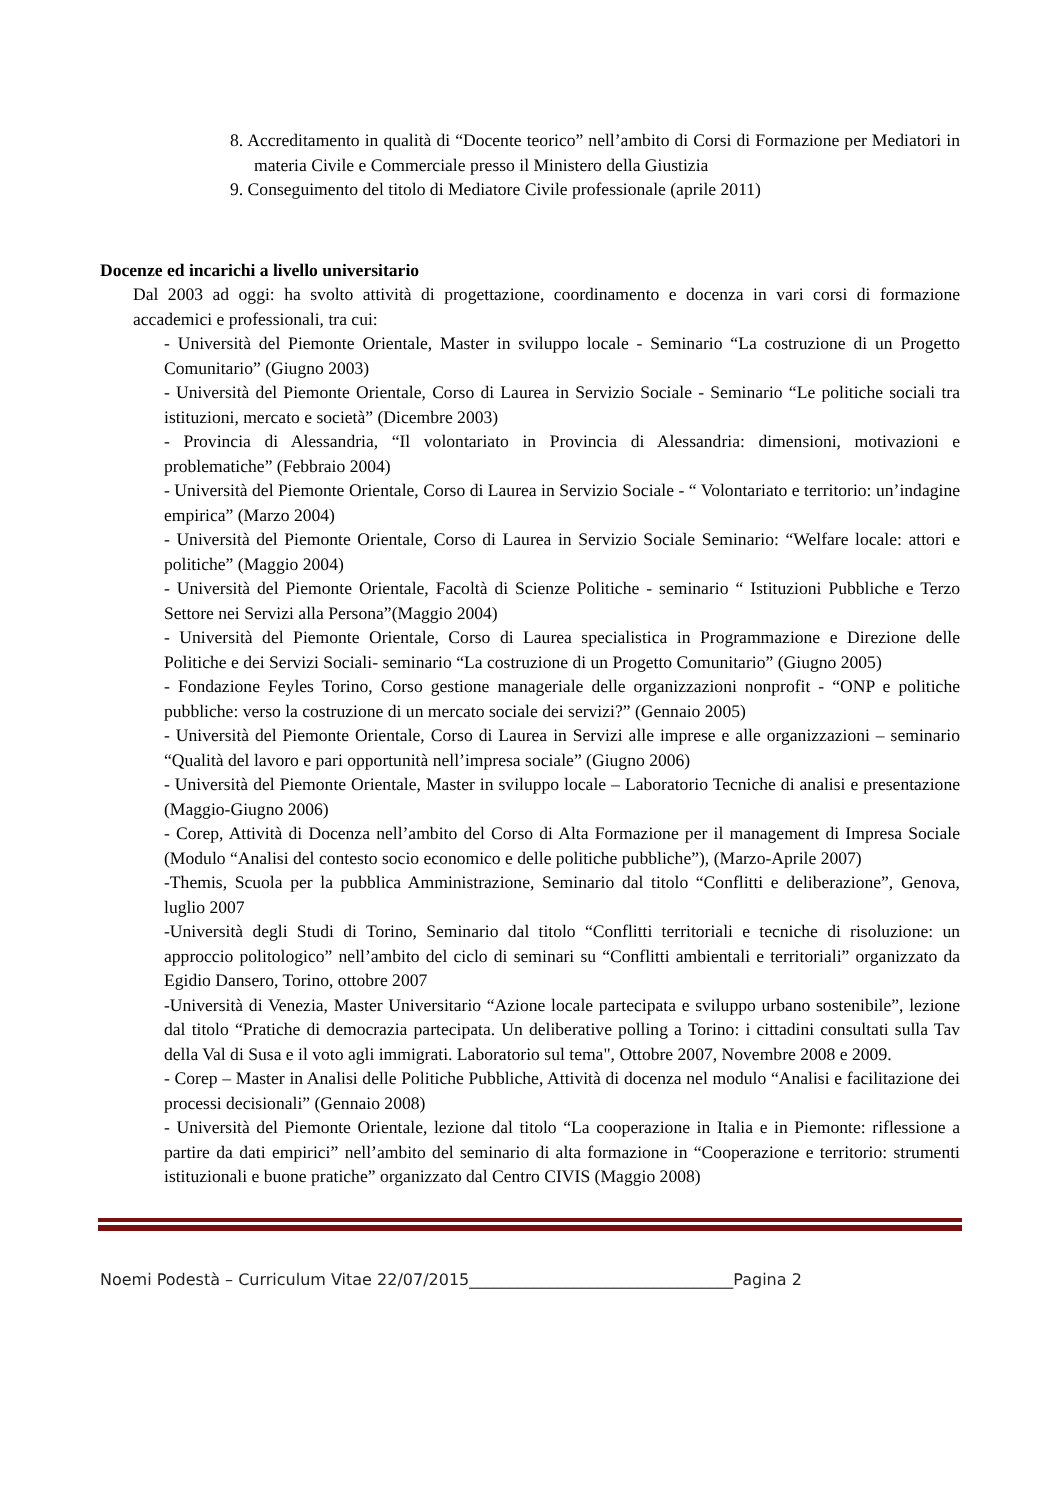8. Accreditamento in qualità di “Docente teorico” nell’ambito di Corsi di Formazione per Mediatori in materia Civile e Commerciale presso il Ministero della Giustizia
9. Conseguimento del titolo di Mediatore Civile professionale (aprile 2011)
Docenze ed incarichi a livello universitario
Dal 2003 ad oggi: ha svolto attività di progettazione, coordinamento e docenza in vari corsi di formazione accademici e professionali, tra cui:
- Università del Piemonte Orientale, Master in sviluppo locale - Seminario “La costruzione di un Progetto Comunitario” (Giugno 2003)
- Università del Piemonte Orientale, Corso di Laurea in Servizio Sociale - Seminario “Le politiche sociali tra istituzioni, mercato e società” (Dicembre 2003)
- Provincia di Alessandria, “Il volontariato in Provincia di Alessandria: dimensioni, motivazioni e problematiche” (Febbraio 2004)
- Università del Piemonte Orientale, Corso di Laurea in Servizio Sociale - “ Volontariato e territorio: un’indagine empirica” (Marzo 2004)
- Università del Piemonte Orientale, Corso di Laurea in Servizio Sociale Seminario: “Welfare locale: attori e politiche” (Maggio 2004)
- Università del Piemonte Orientale, Facoltà di Scienze Politiche - seminario “ Istituzioni Pubbliche e Terzo Settore nei Servizi alla Persona”(Maggio 2004)
- Università del Piemonte Orientale, Corso di Laurea specialistica in Programmazione e Direzione delle Politiche e dei Servizi Sociali- seminario “La costruzione di un Progetto Comunitario” (Giugno 2005)
- Fondazione Feyles Torino, Corso gestione manageriale delle organizzazioni nonprofit - “ONP e politiche pubbliche: verso la costruzione di un mercato sociale dei servizi?” (Gennaio 2005)
- Università del Piemonte Orientale, Corso di Laurea in Servizi alle imprese e alle organizzazioni – seminario “Qualità del lavoro e pari opportunità nell’impresa sociale” (Giugno 2006)
- Università del Piemonte Orientale, Master in sviluppo locale – Laboratorio Tecniche di analisi e presentazione (Maggio-Giugno 2006)
- Corep, Attività di Docenza nell’ambito del Corso di Alta Formazione per il management di Impresa Sociale (Modulo “Analisi del contesto socio economico e delle politiche pubbliche”), (Marzo-Aprile 2007)
-Themis, Scuola per la pubblica Amministrazione, Seminario dal titolo “Conflitti e deliberazione”, Genova, luglio 2007
-Università degli Studi di Torino, Seminario dal titolo “Conflitti territoriali e tecniche di risoluzione: un approccio politologico” nell’ambito del ciclo di seminari su “Conflitti ambientali e territoriali” organizzato da Egidio Dansero, Torino, ottobre 2007
-Università di Venezia, Master Universitario “Azione locale partecipata e sviluppo urbano sostenibile”, lezione dal titolo “Pratiche di democrazia partecipata. Un deliberative polling a Torino: i cittadini consultati sulla Tav della Val di Susa e il voto agli immigrati. Laboratorio sul tema", Ottobre 2007, Novembre 2008 e 2009.
- Corep – Master in Analisi delle Politiche Pubbliche, Attività di docenza nel modulo “Analisi e facilitazione dei processi decisionali” (Gennaio 2008)
- Università del Piemonte Orientale, lezione dal titolo “La cooperazione in Italia e in Piemonte: riflessione a partire da dati empirici” nell’ambito del seminario di alta formazione in “Cooperazione e territorio: strumenti istituzionali e buone pratiche” organizzato dal Centro CIVIS (Maggio 2008)
Noemi Podestà – Curriculum Vitae 22/07/2015_________________________________Pagina 2